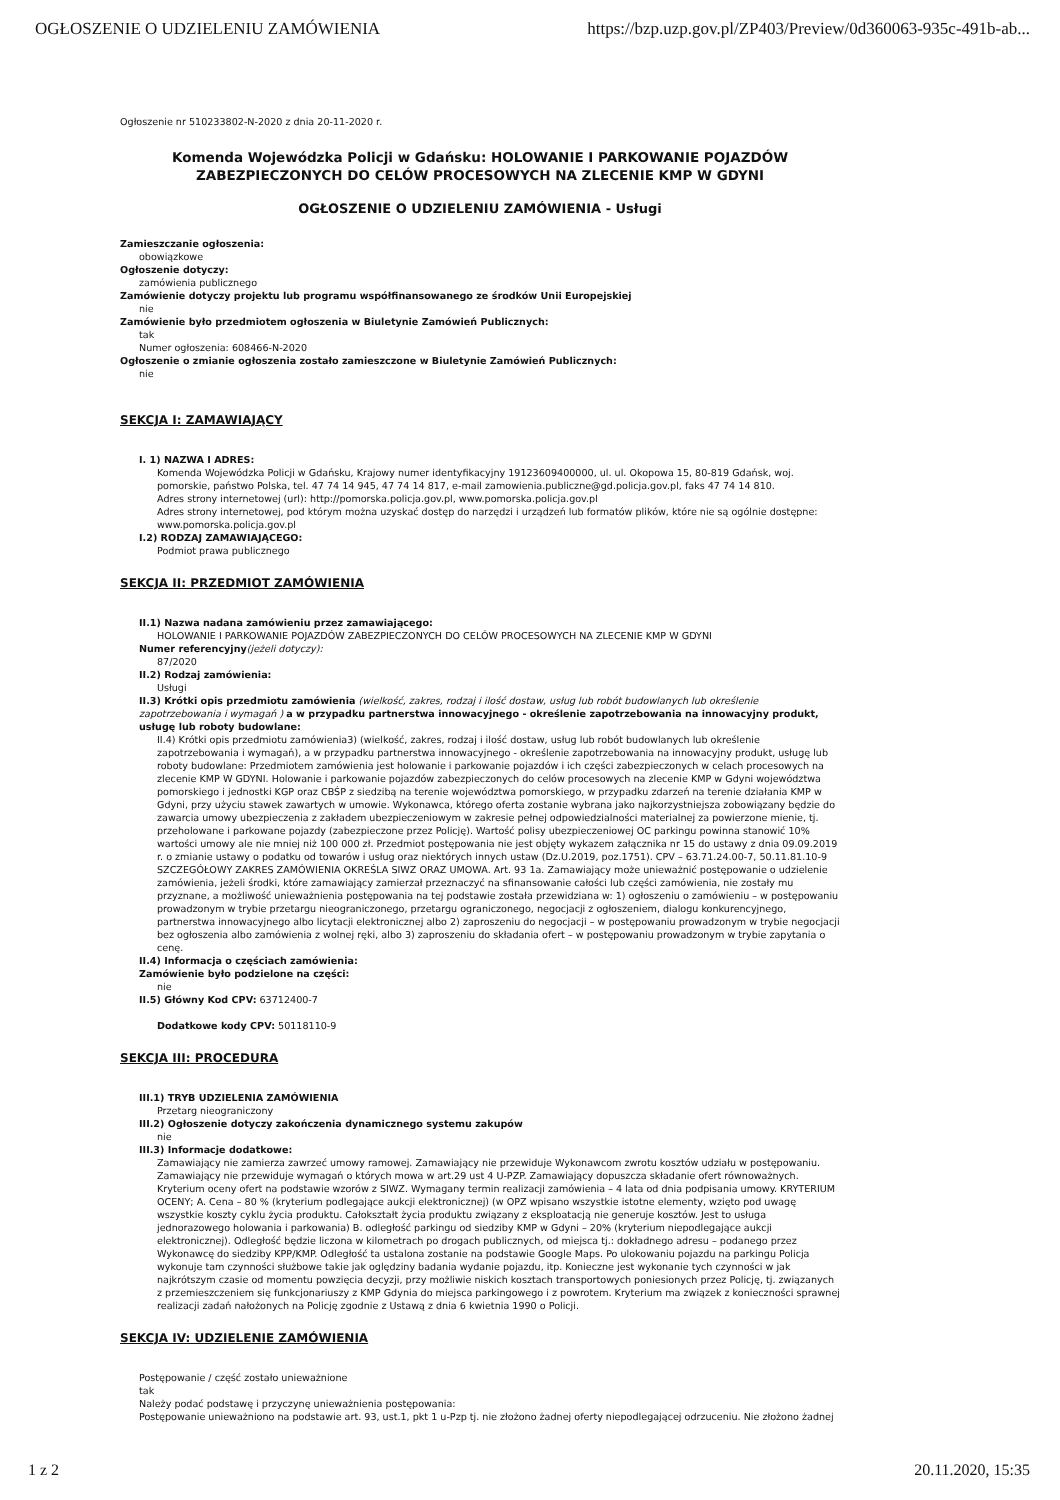OGŁOSZENIE O UDZIELENIU ZAMÓWIENIA https://bzp.uzp.gov.pl/ZP403/Preview/0d360063-935c-491b-ab...
Ogłoszenie nr 510233802-N-2020 z dnia 20-11-2020 r.
Komenda Wojewódzka Policji w Gdańsku: HOLOWANIE I PARKOWANIE POJAZDÓW ZABEZPIECZONYCH DO CELÓW PROCESOWYCH NA ZLECENIE KMP W GDYNI
OGŁOSZENIE O UDZIELENIU ZAMÓWIENIA - Usługi
Zamieszczanie ogłoszenia:
obowiązkowe
Ogłoszenie dotyczy:
zamówienia publicznego
Zamówienie dotyczy projektu lub programu współfinansowanego ze środków Unii Europejskiej
nie
Zamówienie było przedmiotem ogłoszenia w Biuletynie Zamówień Publicznych:
tak
Numer ogłoszenia: 608466-N-2020
Ogłoszenie o zmianie ogłoszenia zostało zamieszczone w Biuletynie Zamówień Publicznych:
nie
SEKCJA I: ZAMAWIAJĄCY
I. 1) NAZWA I ADRES:
Komenda Wojewódzka Policji w Gdańsku, Krajowy numer identyfikacyjny 19123609400000, ul. ul. Okopowa 15, 80-819 Gdańsk, woj. pomorskie, państwo Polska, tel. 47 74 14 945, 47 74 14 817, e-mail zamowienia.publiczne@gd.policja.gov.pl, faks 47 74 14 810.
Adres strony internetowej (url): http://pomorska.policja.gov.pl, www.pomorska.policja.gov.pl
Adres strony internetowej, pod którym można uzyskać dostęp do narzędzi i urządzeń lub formatów plików, które nie są ogólnie dostępne: www.pomorska.policja.gov.pl
I.2) RODZAJ ZAMAWIAJĄCEGO:
Podmiot prawa publicznego
SEKCJA II: PRZEDMIOT ZAMÓWIENIA
II.1) Nazwa nadana zamówieniu przez zamawiającego:
HOLOWANIE I PARKOWANIE POJAZDÓW ZABEZPIECZONYCH DO CELÓW PROCESOWYCH NA ZLECENIE KMP W GDYNI
Numer referencyjny(jeżeli dotyczy):
87/2020
II.2) Rodzaj zamówienia:
Usługi
II.3) Krótki opis przedmiotu zamówienia (wielkość, zakres, rodzaj i ilość dostaw, usług lub robót budowlanych lub określenie zapotrzebowania i wymagań ) a w przypadku partnerstwa innowacyjnego - określenie zapotrzebowania na innowacyjny produkt, usługę lub roboty budowlane:
II.4) Krótki opis przedmiotu zamówienia3) (wielkość, zakres, rodzaj i ilość dostaw, usług lub robót budowlanych lub określenie zapotrzebowania i wymagań), a w przypadku partnerstwa innowacyjnego - określenie zapotrzebowania na innowacyjny produkt, usługę lub roboty budowlane: Przedmiotem zamówienia jest holowanie i parkowanie pojazdów i ich części zabezpieczonych w celach procesowych na zlecenie KMP W GDYNI. Holowanie i parkowanie pojazdów zabezpieczonych do celów procesowych na zlecenie KMP w Gdyni województwa pomorskiego i jednostki KGP oraz CBŚP z siedzibą na terenie województwa pomorskiego, w przypadku zdarzeń na terenie działania KMP w Gdyni, przy użyciu stawek zawartych w umowie. Wykonawca, którego oferta zostanie wybrana jako najkorzystniejsza zobowiązany będzie do zawarcia umowy ubezpieczenia z zakładem ubezpieczeniowym w zakresie pełnej odpowiedzialności materialnej za powierzone mienie, tj. przeholowane i parkowane pojazdy (zabezpieczone przez Policję). Wartość polisy ubezpieczeniowej OC parkingu powinna stanowić 10% wartości umowy ale nie mniej niż 100 000 zł. Przedmiot postępowania nie jest objęty wykazem załącznika nr 15 do ustawy z dnia 09.09.2019 r. o zmianie ustawy o podatku od towarów i usług oraz niektórych innych ustaw (Dz.U.2019, poz.1751). CPV – 63.71.24.00-7, 50.11.81.10-9 SZCZEGÓŁOWY ZAKRES ZAMÓWIENIA OKREŚLA SIWZ ORAZ UMOWA. Art. 93 1a. Zamawiający może unieważnić postępowanie o udzielenie zamówienia, jeżeli środki, które zamawiający zamierzał przeznaczyć na sfinansowanie całości lub części zamówienia, nie zostały mu przyznane, a możliwość unieważnienia postępowania na tej podstawie została przewidziana w: 1) ogłoszeniu o zamówieniu – w postępowaniu prowadzonym w trybie przetargu nieograniczonego, przetargu ograniczonego, negocjacji z ogłoszeniem, dialogu konkurencyjnego, partnerstwa innowacyjnego albo licytacji elektronicznej albo 2) zaproszeniu do negocjacji – w postępowaniu prowadzonym w trybie negocjacji bez ogłoszenia albo zamówienia z wolnej ręki, albo 3) zaproszeniu do składania ofert – w postępowaniu prowadzonym w trybie zapytania o cenę.
II.4) Informacja o częściach zamówienia:
Zamówienie było podzielone na części:
nie
II.5) Główny Kod CPV: 63712400-7
Dodatkowe kody CPV: 50118110-9
SEKCJA III: PROCEDURA
III.1) TRYB UDZIELENIA ZAMÓWIENIA
Przetarg nieograniczony
III.2) Ogłoszenie dotyczy zakończenia dynamicznego systemu zakupów
nie
III.3) Informacje dodatkowe:
Zamawiający nie zamierza zawrzeć umowy ramowej. Zamawiający nie przewiduje Wykonawcom zwrotu kosztów udziału w postępowaniu. Zamawiający nie przewiduje wymagań o których mowa w art.29 ust 4 U-PZP. Zamawiający dopuszcza składanie ofert równoważnych. Kryterium oceny ofert na podstawie wzorów z SIWZ. Wymagany termin realizacji zamówienia – 4 lata od dnia podpisania umowy. KRYTERIUM OCENY; A. Cena – 80 % (kryterium podlegające aukcji elektronicznej) (w OPZ wpisano wszystkie istotne elementy, wzięto pod uwagę wszystkie koszty cyklu życia produktu. Całokształt życia produktu związany z eksploatacją nie generuje kosztów. Jest to usługa jednorazowego holowania i parkowania) B. odległość parkingu od siedziby KMP w Gdyni – 20% (kryterium niepodlegające aukcji elektronicznej). Odległość będzie liczona w kilometrach po drogach publicznych, od miejsca tj.: dokładnego adresu – podanego przez Wykonawcę do siedziby KPP/KMP. Odległość ta ustalona zostanie na podstawie Google Maps. Po ulokowaniu pojazdu na parkingu Policja wykonuje tam czynności służbowe takie jak oględziny badania wydanie pojazdu, itp. Konieczne jest wykonanie tych czynności w jak najkrótszym czasie od momentu powzięcia decyzji, przy możliwie niskich kosztach transportowych poniesionych przez Policję, tj. związanych z przemieszczeniem się funkcjonariuszy z KMP Gdynia do miejsca parkingowego i z powrotem. Kryterium ma związek z konieczności sprawnej realizacji zadań nałożonych na Policję zgodnie z Ustawą z dnia 6 kwietnia 1990 o Policji.
SEKCJA IV: UDZIELENIE ZAMÓWIENIA
Postępowanie / część zostało unieważnione
tak
Należy podać podstawę i przyczynę unieważnienia postępowania:
Postępowanie unieważniono na podstawie art. 93, ust.1, pkt 1 u-Pzp tj. nie złożono żadnej oferty niepodlegającej odrzuceniu. Nie złożono żadnej
1 z 2 20.11.2020, 15:35